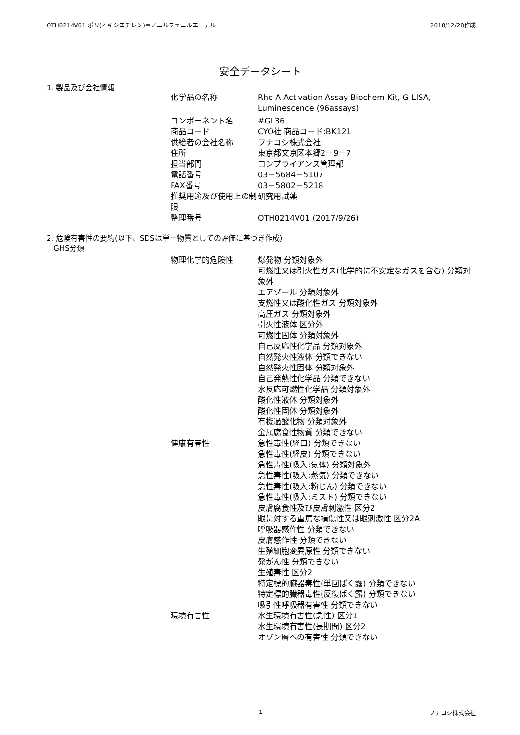OTH0214V01 ポリ(オキシエチレン)＝ノニルフェニルエーテル 2018/12/28作成
安全データシート
1. 製品及び会社情報
| 化学品の名称 | Rho A Activation Assay Biochem Kit, G-LISA, Luminescence (96assays) |
| コンポーネント名 | #GL36 |
| 商品コード | CYO社 商品コード:BK121 |
| 供給者の会社名称 | フナコシ株式会社 |
| 住所 | 東京都文京区本郷2－9－7 |
| 担当部門 | コンプライアンス管理部 |
| 電話番号 | 03－5684－5107 |
| FAX番号 | 03－5802－5218 |
| 推奨用途及び使用上の制限 | 研究用試薬 |
| 整理番号 | OTH0214V01 (2017/9/26) |
2. 危険有害性の要約(以下、SDSは単一物質としての評価に基づき作成)
GHS分類
| 物理化学的危険性 | 爆発物 分類対象外 可燃性又は引火性ガス(化学的に不安定なガスを含む) 分類対象外 エアゾール 分類対象外 支燃性又は酸化性ガス 分類対象外 高圧ガス 分類対象外 引火性液体 区分外 可燃性固体 分類対象外 自己反応性化学品 分類対象外 自然発火性液体 分類できない 自然発火性固体 分類対象外 自己発熱性化学品 分類できない 水反応可燃性化学品 分類対象外 酸化性液体 分類対象外 酸化性固体 分類対象外 有機過酸化物 分類対象外 金属腐食性物質 分類できない |
| 健康有害性 | 急性毒性(経口) 分類できない 急性毒性(経皮) 分類できない 急性毒性(吸入:気体) 分類対象外 急性毒性(吸入:蒸気) 分類できない 急性毒性(吸入:粉じん) 分類できない 急性毒性(吸入:ミスト) 分類できない 皮膚腐食性及び皮膚刺激性 区分2 眼に対する重篤な損傷性又は眼刺激性 区分2A 呼吸器感作性 分類できない 皮膚感作性 分類できない 生殖細胞変異原性 分類できない 発がん性 分類できない 生殖毒性 区分2 特定標的臓器毒性(単回ばく露) 分類できない 特定標的臓器毒性(反復ばく露) 分類できない 吸引性呼吸器有害性 分類できない |
| 環境有害性 | 水生環境有害性(急性) 区分1 水生環境有害性(長期間) 区分2 オゾン層への有害性 分類できない |
1 フナコシ株式会社